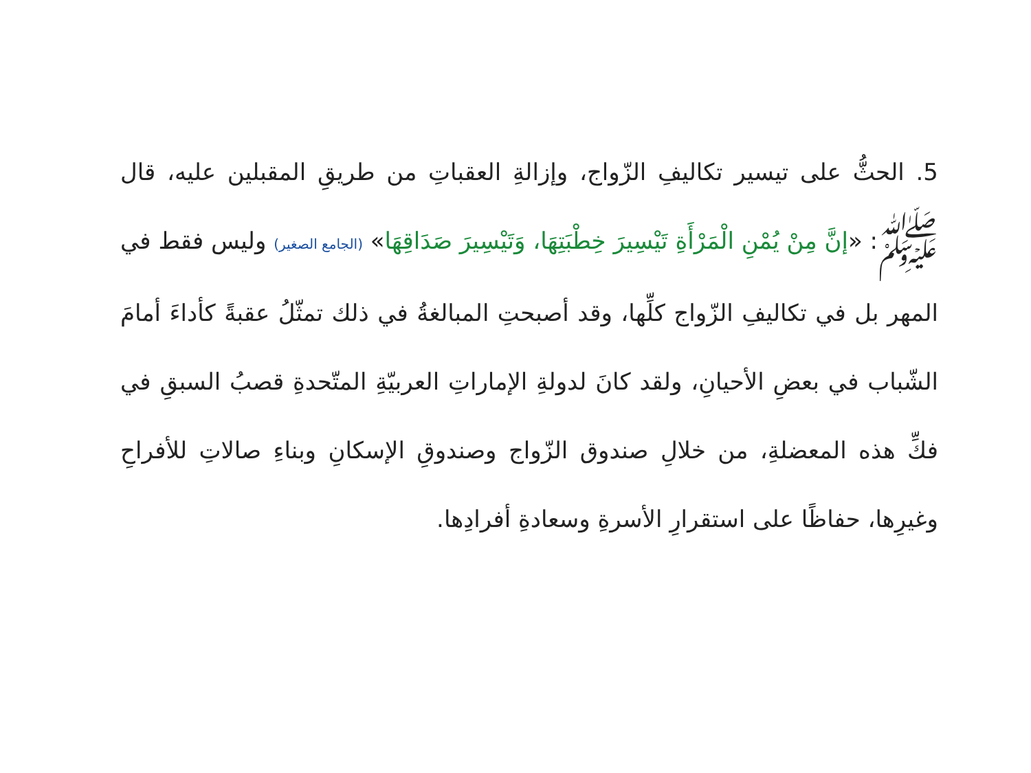5. الحثُّ على تيسير تكاليفِ الزّواج، وإزالةِ العقباتِ من طريقِ المقبلين عليه، قال ﷺ: «إنَّ مِنْ يُمْنِ الْمَرْأَةِ تَيْسِيرَ خِطْبَتِهَا، وَتَيْسِيرَ صَدَاقِهَا» (الجامع الصغير) وليس فقط في المهر بل في تكاليفِ الزّواج كلِّها، وقد أصبحتِ المبالغةُ في ذلك تمثّلُ عقبةً كأداءَ أمامَ الشّباب في بعضِ الأحيانِ، ولقد كانَ لدولةِ الإماراتِ العربيّةِ المتّحدةِ قصبُ السبقِ في فكِّ هذه المعضلةِ، من خلالِ صندوق الزّواج وصندوقِ الإسكانِ وبناءِ صالاتِ للأفراحِ وغيرِها، حفاظًا على استقرارِ الأسرةِ وسعادةِ أفرادِها.